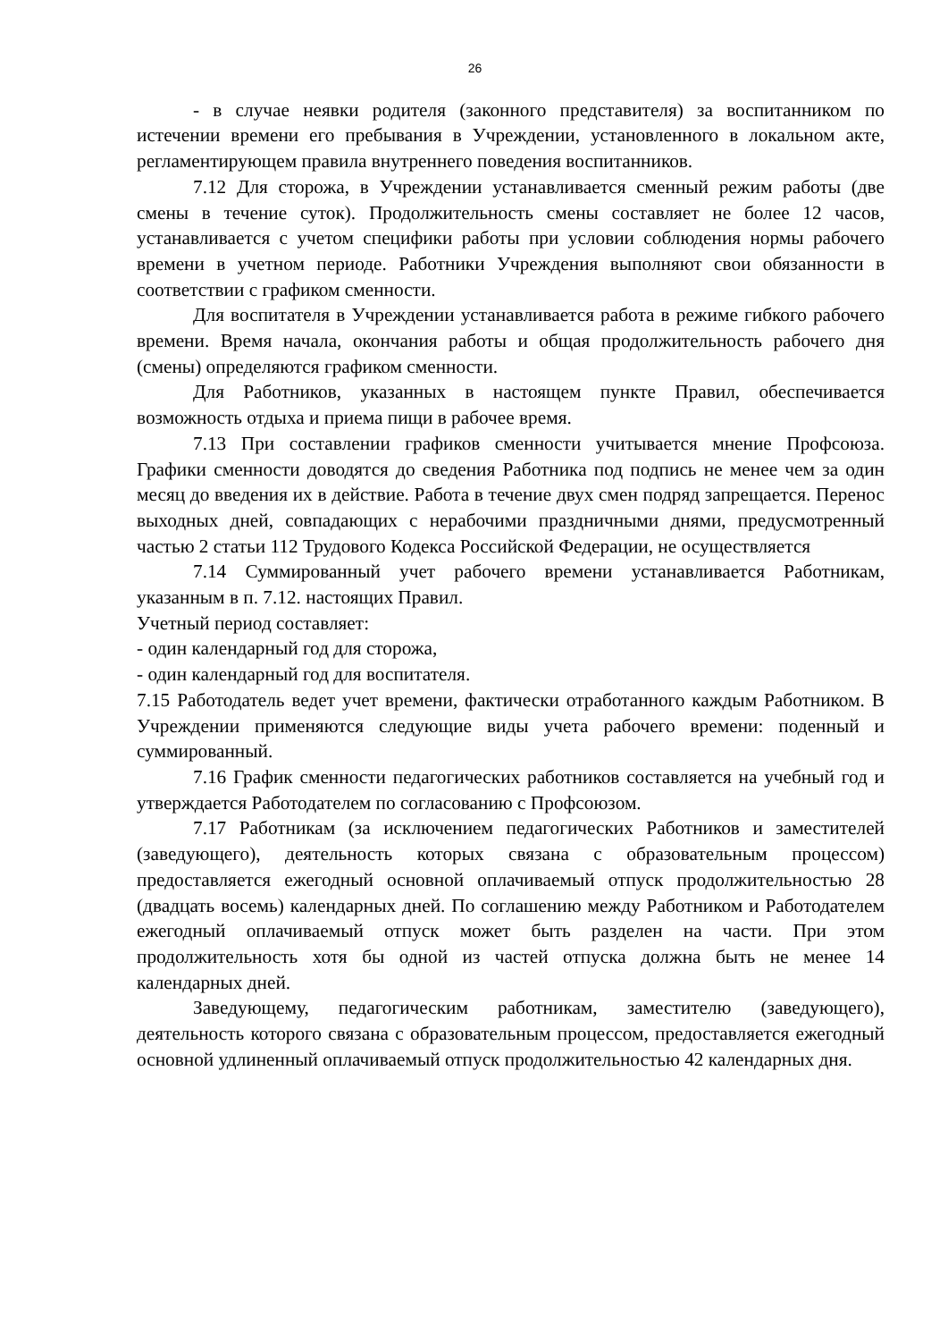26
- в случае неявки родителя (законного представителя) за воспитанником по истечении времени его пребывания в Учреждении, установленного в локальном акте, регламентирующем правила внутреннего поведения воспитанников.
7.12 Для сторожа, в Учреждении устанавливается сменный режим работы (две смены в течение суток). Продолжительность смены составляет не более 12 часов, устанавливается с учетом специфики работы при условии соблюдения нормы рабочего времени в учетном периоде. Работники Учреждения выполняют свои обязанности в соответствии с графиком сменности.
Для воспитателя в Учреждении устанавливается работа в режиме гибкого рабочего времени. Время начала, окончания работы и общая продолжительность рабочего дня (смены) определяются графиком сменности.
Для Работников, указанных в настоящем пункте Правил, обеспечивается возможность отдыха и приема пищи в рабочее время.
7.13 При составлении графиков сменности учитывается мнение Профсоюза. Графики сменности доводятся до сведения Работника под подпись не менее чем за один месяц до введения их в действие. Работа в течение двух смен подряд запрещается. Перенос выходных дней, совпадающих с нерабочими праздничными днями, предусмотренный частью 2 статьи 112 Трудового Кодекса Российской Федерации, не осуществляется
7.14 Суммированный учет рабочего времени устанавливается Работникам, указанным в п. 7.12. настоящих Правил.
Учетный период составляет:
- один календарный год для сторожа,
- один календарный год для воспитателя.
7.15 Работодатель ведет учет времени, фактически отработанного каждым Работником. В Учреждении применяются следующие виды учета рабочего времени: поденный и суммированный.
7.16 График сменности педагогических работников составляется на учебный год и утверждается Работодателем по согласованию с Профсоюзом.
7.17 Работникам (за исключением педагогических Работников и заместителей (заведующего), деятельность которых связана с образовательным процессом) предоставляется ежегодный основной оплачиваемый отпуск продолжительностью 28 (двадцать восемь) календарных дней. По соглашению между Работником и Работодателем ежегодный оплачиваемый отпуск может быть разделен на части. При этом продолжительность хотя бы одной из частей отпуска должна быть не менее 14 календарных дней.
Заведующему, педагогическим работникам, заместителю (заведующего), деятельность которого связана с образовательным процессом, предоставляется ежегодный основной удлиненный оплачиваемый отпуск продолжительностью 42 календарных дня.